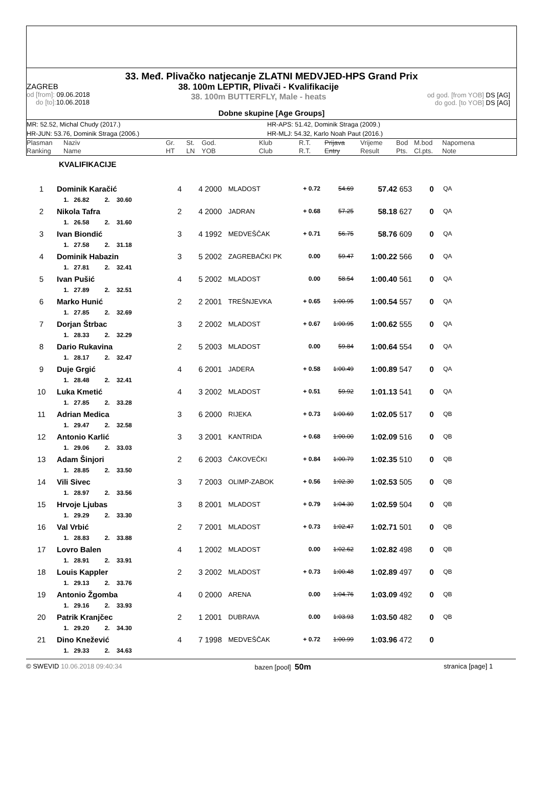33. Međ. Plivačko natjecanje ZLATNI MEDVJED-HPS Grand Prix
ZAGREB
od [from]: 09.06.2018
do [to]: 10.06.2018
38. 100m LEPTIR, Plivači - Kvalifikacije
38. 100m BUTTERFLY, Male - heats
od god. [from YOB] DS [AG]
do god. [to YOB] DS [AG]
Dobne skupine [Age Groups]
MR: 52.52, Michal Chudy (2017.)
HR-APS: 51.42, Dominik Straga (2009.)
HR-JUN: 53.76, Dominik Straga (2006.)
HR-MLJ: 54.32, Karlo Noah Paut (2016.)
| Plasman Ranking | Naziv Name | Gr. HT | St. LN | God. YOB | Klub Club | R.T. R.T. | Prijava Entry | Vrijeme Result | Bod Pts. | M.bod Cl.pts. | Napomena Note |
KVALIFIKACIJE
| 1 | Dominik Karačić | 4 | 4 | 2000 | MLADOST | + 0.72 | 54.69 | 57.42 | 653 | 0 | QA |
| | 1. 26.82 2. 30.60 | | | | | | | | | | |
| 2 | Nikola Tafra | 2 | 4 | 2000 | JADRAN | + 0.68 | 57.25 | 58.18 | 627 | 0 | QA |
| | 1. 26.58 2. 31.60 | | | | | | | | | | |
| 3 | Ivan Biondić | 3 | 4 | 1992 | MEDVEŠČAK | + 0.71 | 56.75 | 58.76 | 609 | 0 | QA |
| | 1. 27.58 2. 31.18 | | | | | | | | | | |
| 4 | Dominik Habazin | 3 | 5 | 2002 | ZAGREBAČKI PK | 0.00 | 59.47 | 1:00.22 | 566 | 0 | QA |
| | 1. 27.81 2. 32.41 | | | | | | | | | | |
| 5 | Ivan Pušić | 4 | 5 | 2002 | MLADOST | 0.00 | 58.54 | 1:00.40 | 561 | 0 | QA |
| | 1. 27.89 2. 32.51 | | | | | | | | | | |
| 6 | Marko Hunić | 2 | 2 | 2001 | TREŠNJEVKA | + 0.65 | 1:00.95 | 1:00.54 | 557 | 0 | QA |
| | 1. 27.85 2. 32.69 | | | | | | | | | | |
| 7 | Dorjan Štrbac | 3 | 2 | 2002 | MLADOST | + 0.67 | 1:00.95 | 1:00.62 | 555 | 0 | QA |
| | 1. 28.33 2. 32.29 | | | | | | | | | | |
| 8 | Dario Rukavina | 2 | 5 | 2003 | MLADOST | 0.00 | 59.84 | 1:00.64 | 554 | 0 | QA |
| | 1. 28.17 2. 32.47 | | | | | | | | | | |
| 9 | Duje Grgić | 4 | 6 | 2001 | JADERA | + 0.58 | 1:00.49 | 1:00.89 | 547 | 0 | QA |
| | 1. 28.48 2. 32.41 | | | | | | | | | | |
| 10 | Luka Kmetić | 4 | 3 | 2002 | MLADOST | + 0.51 | 59.92 | 1:01.13 | 541 | 0 | QA |
| | 1. 27.85 2. 33.28 | | | | | | | | | | |
| 11 | Adrian Medica | 3 | 6 | 2000 | RIJEKA | + 0.73 | 1:00.69 | 1:02.05 | 517 | 0 | QB |
| | 1. 29.47 2. 32.58 | | | | | | | | | | |
| 12 | Antonio Karlić | 3 | 3 | 2001 | KANTRIDA | + 0.68 | 1:00.00 | 1:02.09 | 516 | 0 | QB |
| | 1. 29.06 2. 33.03 | | | | | | | | | | |
| 13 | Adam Šinjori | 2 | 6 | 2003 | ČAKOVEČKI | + 0.84 | 1:00.79 | 1:02.35 | 510 | 0 | QB |
| | 1. 28.85 2. 33.50 | | | | | | | | | | |
| 14 | Vili Sivec | 3 | 7 | 2003 | OLIMP-ZABOK | + 0.56 | 1:02.30 | 1:02.53 | 505 | 0 | QB |
| | 1. 28.97 2. 33.56 | | | | | | | | | | |
| 15 | Hrvoje Ljubas | 3 | 8 | 2001 | MLADOST | + 0.79 | 1:04.30 | 1:02.59 | 504 | 0 | QB |
| | 1. 29.29 2. 33.30 | | | | | | | | | | |
| 16 | Val Vrbić | 2 | 7 | 2001 | MLADOST | + 0.73 | 1:02.47 | 1:02.71 | 501 | 0 | QB |
| | 1. 28.83 2. 33.88 | | | | | | | | | | |
| 17 | Lovro Balen | 4 | 1 | 2002 | MLADOST | 0.00 | 1:02.62 | 1:02.82 | 498 | 0 | QB |
| | 1. 28.91 2. 33.91 | | | | | | | | | | |
| 18 | Louis Kappler | 2 | 3 | 2002 | MLADOST | + 0.73 | 1:00.48 | 1:02.89 | 497 | 0 | QB |
| | 1. 29.13 2. 33.76 | | | | | | | | | | |
| 19 | Antonio Žgomba | 4 | 0 | 2000 | ARENA | 0.00 | 1:04.76 | 1:03.09 | 492 | 0 | QB |
| | 1. 29.16 2. 33.93 | | | | | | | | | | |
| 20 | Patrik Kranjčec | 2 | 1 | 2001 | DUBRAVA | 0.00 | 1:03.93 | 1:03.50 | 482 | 0 | QB |
| | 1. 29.20 2. 34.30 | | | | | | | | | | |
| 21 | Dino Knežević | 4 | 7 | 1998 | MEDVEŠČAK | + 0.72 | 1:00.99 | 1:03.96 | 472 | 0 | |
| | 1. 29.33 2. 34.63 | | | | | | | | | | |
© SWEVID 10.06.2018 09:40:34 bazen [pool] 50m
stranica [page] 1